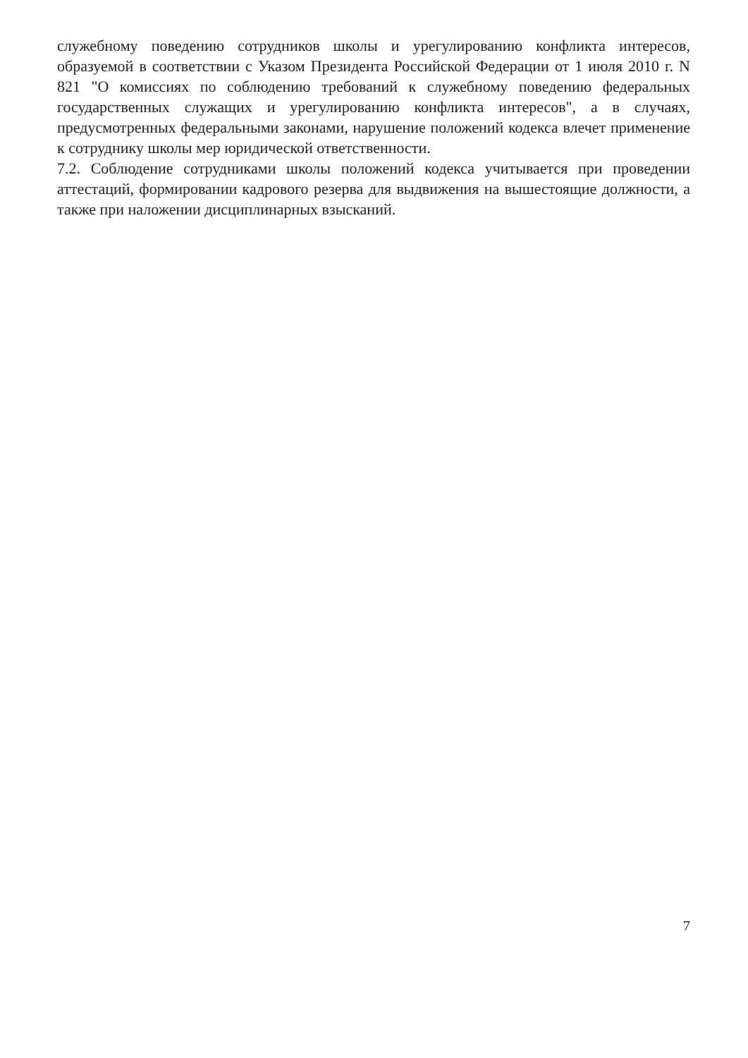служебному поведению сотрудников школы и урегулированию конфликта интересов, образуемой в соответствии с Указом Президента Российской Федерации от 1 июля 2010 г. N 821 "О комиссиях по соблюдению требований к служебному поведению федеральных государственных служащих и урегулированию конфликта интересов", а в случаях, предусмотренных федеральными законами, нарушение положений кодекса влечет применение к сотруднику школы мер юридической ответственности.
7.2. Соблюдение сотрудниками школы положений кодекса учитывается при проведении аттестаций, формировании кадрового резерва для выдвижения на вышестоящие должности, а также при наложении дисциплинарных взысканий.
7